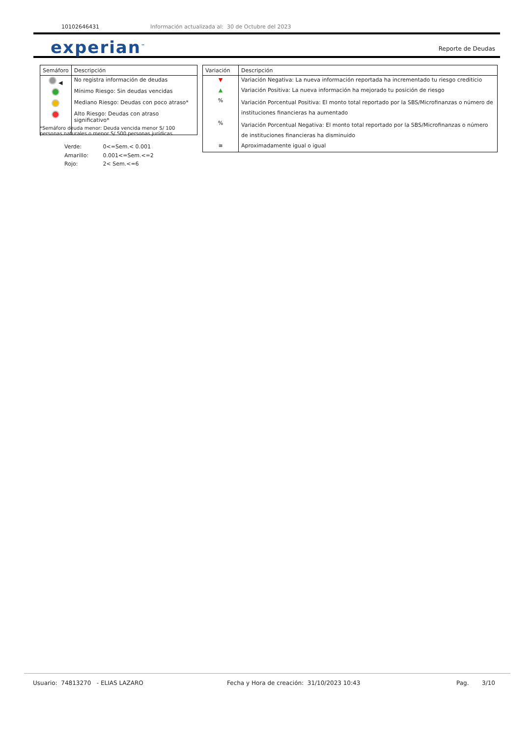10102646431 Información actualizada al: 30 de Octubre del 2023
experian<sup>™</sup> Reporte de Deudas
| Semáforo | Descripción |
| --- | --- |
| ◀ | No registra información de deudas |
| | Mínimo Riesgo: Sin deudas vencidas |
| | Mediano Riesgo: Deudas con poco atraso* |
| | Alto Riesgo: Deudas con atraso significativo* |
*Semáforo deuda menor: Deuda vencida menor S/ 100
personas naturales o menor S/ 500 personas jurídicas
Verde: 0<=Sem.< 0.001
Amarillo: 0.001<=Sem.<=2
Rojo: 2< Sem.<=6
| Variación | Descripción |
| --- | --- |
| ▼ | Variación Negativa: La nueva información reportada ha incrementado tu riesgo crediticio |
| ▲ | Variación Positiva: La nueva información ha mejorado tu posición de riesgo |
| % | Variación Porcentual Positiva: El monto total reportado por la SBS/Microfinanzas o número de instituciones financieras ha aumentado |
| % | Variación Porcentual Negativa: El monto total reportado por la SBS/Microfinanzas o número de instituciones financieras ha disminuido |
| ≅ | Aproximadamente igual o igual |
Usuario: 74813270 - ELIAS LAZARO Fecha y Hora de creación: 31/10/2023 10:43 Pag. 3/10